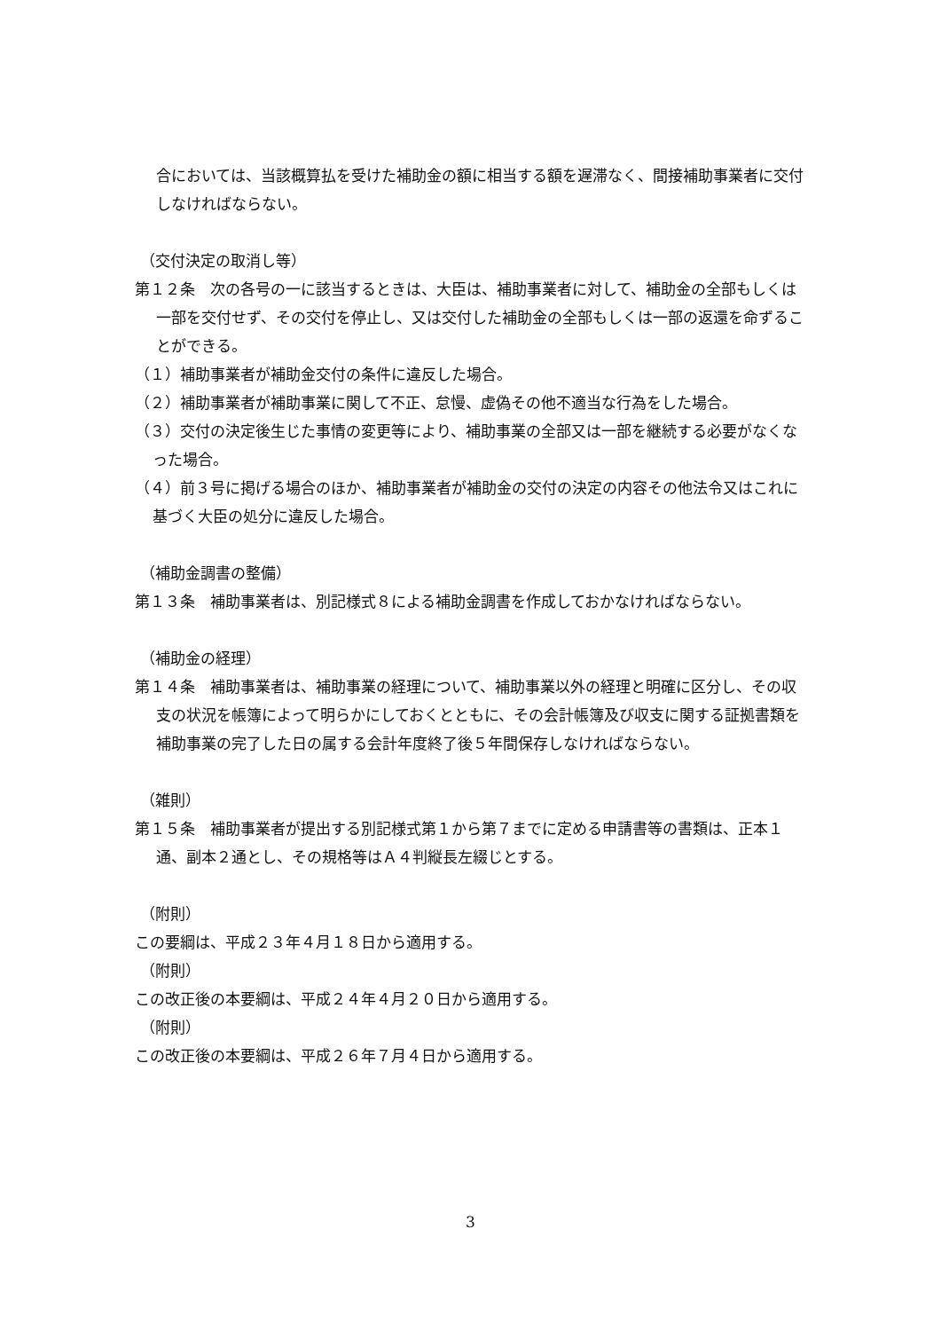合においては、当該概算払を受けた補助金の額に相当する額を遅滞なく、間接補助事業者に交付しなければならない。
（交付決定の取消し等）
第１２条　次の各号の一に該当するときは、大臣は、補助事業者に対して、補助金の全部もしくは一部を交付せず、その交付を停止し、又は交付した補助金の全部もしくは一部の返還を命ずることができる。
（１）補助事業者が補助金交付の条件に違反した場合。
（２）補助事業者が補助事業に関して不正、怠慢、虚偽その他不適当な行為をした場合。
（３）交付の決定後生じた事情の変更等により、補助事業の全部又は一部を継続する必要がなくなった場合。
（４）前３号に掲げる場合のほか、補助事業者が補助金の交付の決定の内容その他法令又はこれに基づく大臣の処分に違反した場合。
（補助金調書の整備）
第１３条　補助事業者は、別記様式８による補助金調書を作成しておかなければならない。
（補助金の経理）
第１４条　補助事業者は、補助事業の経理について、補助事業以外の経理と明確に区分し、その収支の状況を帳簿によって明らかにしておくとともに、その会計帳簿及び収支に関する証拠書類を補助事業の完了した日の属する会計年度終了後５年間保存しなければならない。
（雑則）
第１５条　補助事業者が提出する別記様式第１から第７までに定める申請書等の書類は、正本１通、副本２通とし、その規格等はＡ４判縦長左綴じとする。
（附則）
この要綱は、平成２３年４月１８日から適用する。
（附則）
この改正後の本要綱は、平成２４年４月２０日から適用する。
（附則）
この改正後の本要綱は、平成２６年７月４日から適用する。
3